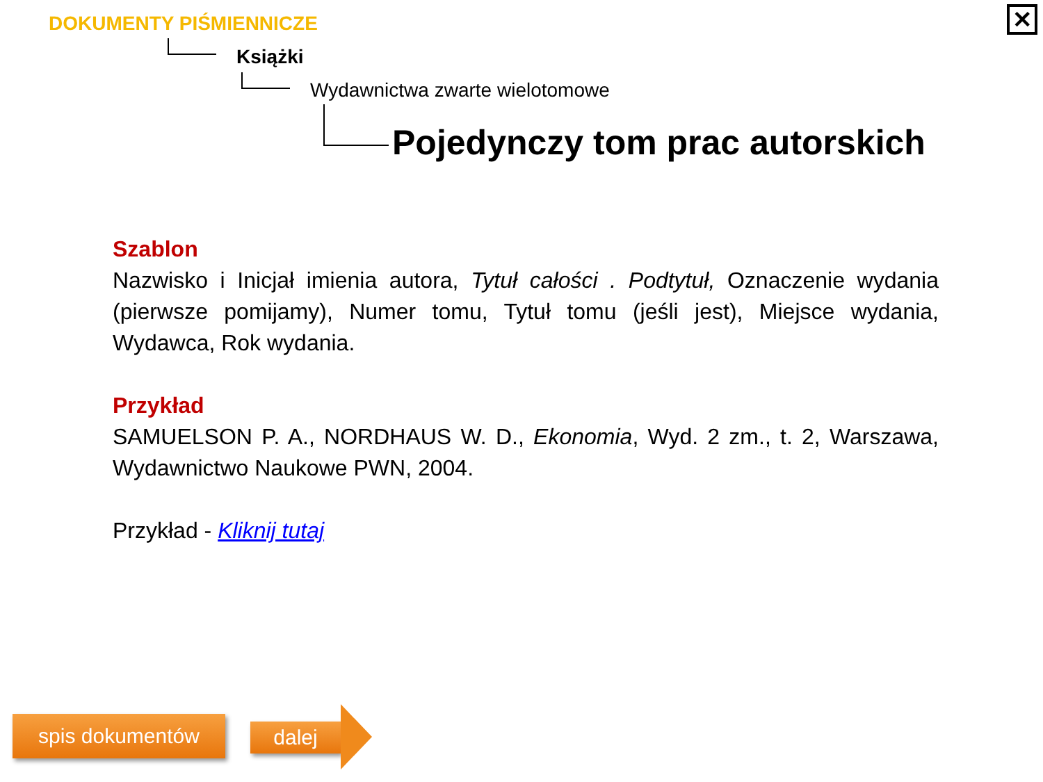✕ DOKUMENTY PIŚMIENNICZE
Książki
Wydawnictwa zwarte wielotomowe
Pojedynczy tom prac autorskich
Szablon
Nazwisko i Inicjał imienia autora, Tytuł całości . Podtytuł, Oznaczenie wydania (pierwsze pomijamy), Numer tomu, Tytuł tomu (jeśli jest), Miejsce wydania, Wydawca, Rok wydania.
Przykład
SAMUELSON P. A., NORDHAUS W. D., Ekonomia, Wyd. 2 zm., t. 2, Warszawa, Wydawnictwo Naukowe PWN, 2004.
Przykład - Kliknij tutaj
spis dokumentów dalej